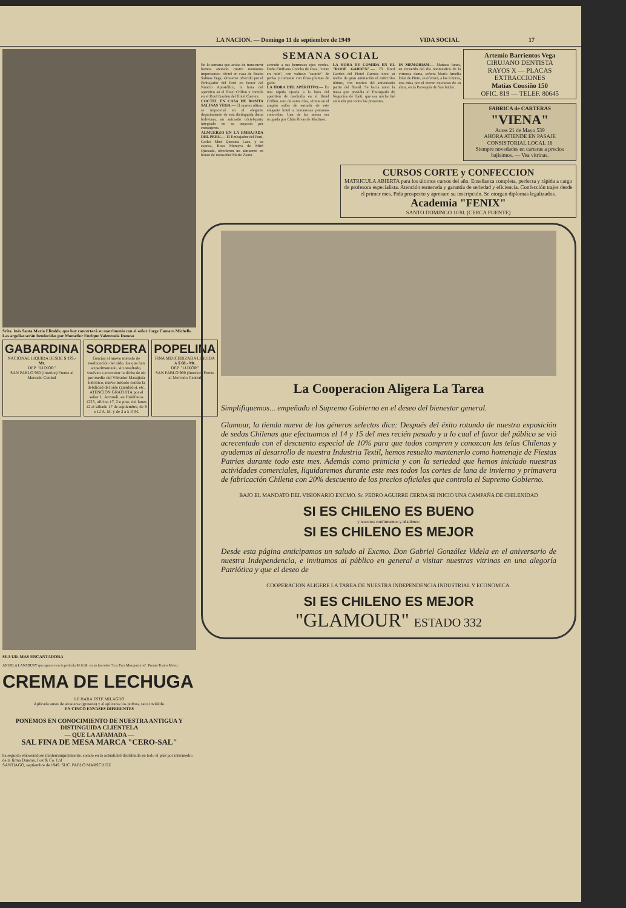LA NACION. — Domingo 11 de septiembre de 1949 VIDA SOCIAL 17
Srita. Inés Santa María Elizalde, que hoy concertará su matrimonio con el señor Jorge Camaro Michells. Las argollas serán bendecidas por Monseñor Enrique Valenzuela Donoso
GABARDINA
NACIONAL LIQUIDA DESDE $ 175.- Mt.
DEP. "LUXOR"
SAN PABLO 960 (Interior) Frente al Mercado Central
SORDERA
Gracias al nuevo método de reeducación del oído, los que han experimentado, sin resultado, vuelven a encontrar la dicha de oír por medio del Vibrador Masajista Eléctrico, nuevo método contra la debilidad del oído (zumbido), etc. ATENCION GRATUITA por el señor L. Azzareli, en Huérfanos 1223, oficina 17, 2.o piso, del lunes 12 al sábado 17 de septiembre, de 9 a 12 A. M. y de 3 a 5 P. M.
POPELINA
FINA MERCERIZADA LIQUIDA A $ 68.- Mt.
DEP. "LUXOR"
SAN PABLO 960 (Interior) Frente al Mercado Central
SEA UD. MAS ENCANTADORA
ANGELA LANSBURY que aparece en la película M.G.M. en technicolor "Los Tres Mosqueteros". Pronto Teatro Metro.
CREMA DE LECHUGA
LE HARA ESTE MILAGRO
Aplicada antes de acostarse (grasosa) y al aplicarse los polvos, seca invisible.
EN CINCO ENVASES DIFERENTES
PONEMOS EN CONOCIMIENTO DE NUESTRA ANTIGUA Y DISTINGUIDA CLIENTELA
— QUE LA AFAMADA —
SAL FINA DE MESA MARCA "CERO-SAL"
ha seguido elaborándose ininterrumpidamente, siendo en la actualidad distribuida en todo el país por intermedio de la firma Duncan, Fox & Co. Ltd
SANTIAGO, septiembre de 1949. SUC. PABLO MARSCHITZ
SEMANA SOCIAL
En la semana que acaba de transcurrir hemos anotado cuatro reuniones importantes: cóctel en casa de Rosita Salinas Vega, almuerzo ofrecido por el Embajador del Perú en honor del Nuncio Apostólico, la hora del aperitivo en el Hotel Crillon y comida en el Roof Garden del Hotel Carrera.
COCTEL EN CASA DE ROSITA SALINAS VEGA.— El martes último se improvisó en el elegante departamento de esta distinguida dama boliviana, un animado cóctel-party integrado en su mayoría por extranjeros.
ALMUERZO EN LA EMBAJADA DEL PERU.— El Embajador del Perú, Carlos Miró Quesada Laos, y su esposa, Rosa Moreyra de Miró Quesada, ofrecieron un almuerzo en honor de monseñor Mario Zanin.
acerado a sus hermosos ojos verdes. Doña Emiliana Concha de Ossa, "toute en noir", con valioso "sautoir" de perlas y turbante con finas plumas de gallo.
LA HORA DEL APERITIVO.— En una rápida ojeada a la hora del aperitivo de mediodía en el Hotel Crillon, uno de estos días, vimos en el amplio salón de entrada de este elegante hotel a numerosas personas conocidas. Una de las mesas era ocupada por Chita Rivas de Martínez.
LA HORA DE COMIDA EN EL "ROOF GARDEN".— El Roof Garden del Hotel Carrera tuvo su noche de gran animación el miércoles último, con motivo del aniversario patrio del Brasil. Se hacía notar la mesa que presidía el Encargado de Negocios de Haití, que esa noche fué animada por todos los presentes.
IN MEMORIAM.— Mañana lunes, en recuerdo del día onomástico de la virtuosa dama, señora María Amelia Díaz de Pinto, se oficiará, a las 9 horas, una misa por el eterno descanso de su alma, en la Parroquia de San Isidro.
Artemio Barrientos Vega
CIRUJANO DENTISTA
RAYOS X — PLACAS EXTRACCIONES
Matías Cousiño 150
OFIC. 819 — TELEF. 80645
FABRICA de CARTERAS
"VIENA"
Antes 21 de Mayo 539
AHORA ATIENDE EN PASAJE CONSISTORIAL LOCAL 18
Siempre novedades en carteras a precios bajísimos. — Vea vitrinas.
CURSOS CORTE y CONFECCION
MATRICULA ABIERTA para los últimos cursos del año. Enseñanza completa, perfecta y rápida a cargo de profesora especialista. Atención esmerada y garantía de seriedad y eficiencia. Confección trajes desde el primer mes. Pida prospecto y apresure su inscripción. Se otorgan diplomas legalizados.
Academia "FENIX"
SANTO DOMINGO 1030. (CERCA PUENTE)
La Cooperacion Aligera La Tarea
Simplifiquemos... empeñado el Supremo Gobierno en el deseo del bienestar general.
Glamour, la tienda nueva de los géneros selectos dice: Después del éxito rotundo de nuestra exposición de sedas Chilenas que efectuamos el 14 y 15 del mes recién pasado y a lo cual el favor del público se vió acrecentado con el descuento especial de 10% para que todos compren y conozcan las telas Chilenas y ayudemos al desarrollo de nuestra Industria Textil, hemos resuelto mantenerlo como homenaje de Fiestas Patrias durante todo este mes. Además como primicia y con la seriedad que hemos iniciado nuestras actividades comerciales, liquidaremos durante este mes todos los cortes de lana de invierno y primavera de fabricación Chilena con 20% descuento de los precios oficiales que controla el Supremo Gobierno.
BAJO EL MANDATO DEL VISIONARIO EXCMO. Sr. PEDRO AGUIRRE CERDA SE INICIO UNA CAMPAÑA DE CHILENIDAD
SI ES CHILENO ES BUENO
y nosotros confirmamos y añadimos:
SI ES CHILENO ES MEJOR
Desde esta página anticipamos un saludo al Excmo. Don Gabriel González Videla en el aniversario de nuestra Independencia, e invitamos al público en general a visitar nuestras vitrinas en una alegoría Patriótica y que el deseo de
COOPERACION ALIGERE LA TAREA DE NUESTRA INDEPENDENCIA INDUSTRIAL Y ECONOMICA.
SI ES CHILENO ES MEJOR
"GLAMOUR" ESTADO 332